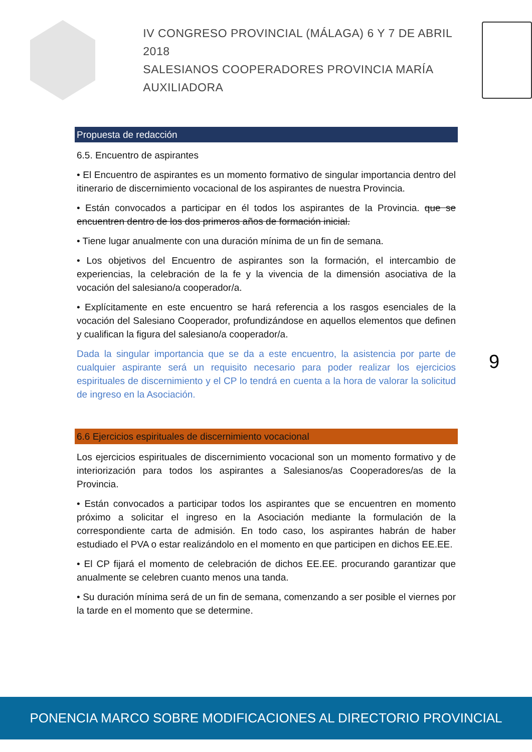IV CONGRESO PROVINCIAL (MÁLAGA) 6 Y 7 DE ABRIL 2018
SALESIANOS COOPERADORES PROVINCIA MARÍA AUXILIADORA
Propuesta de redacción
6.5. Encuentro de aspirantes
• El Encuentro de aspirantes es un momento formativo de singular importancia dentro del itinerario de discernimiento vocacional de los aspirantes de nuestra Provincia.
• Están convocados a participar en él todos los aspirantes de la Provincia. que se encuentren dentro de los dos primeros años de formación inicial.
• Tiene lugar anualmente con una duración mínima de un fin de semana.
• Los objetivos del Encuentro de aspirantes son la formación, el intercambio de experiencias, la celebración de la fe y la vivencia de la dimensión asociativa de la vocación del salesiano/a cooperador/a.
• Explícitamente en este encuentro se hará referencia a los rasgos esenciales de la vocación del Salesiano Cooperador, profundizándose en aquellos elementos que definen y cualifican la figura del salesiano/a cooperador/a.
Dada la singular importancia que se da a este encuentro, la asistencia por parte de cualquier aspirante será un requisito necesario para poder realizar los ejercicios espirituales de discernimiento y el CP lo tendrá en cuenta a la hora de valorar la solicitud de ingreso en la Asociación.
6.6 Ejercicios espirituales de discernimiento vocacional
Los ejercicios espirituales de discernimiento vocacional son un momento formativo y de interiorización para todos los aspirantes a Salesianos/as Cooperadores/as de la Provincia.
• Están convocados a participar todos los aspirantes que se encuentren en momento próximo a solicitar el ingreso en la Asociación mediante la formulación de la correspondiente carta de admisión. En todo caso, los aspirantes habrán de haber estudiado el PVA o estar realizándolo en el momento en que participen en dichos EE.EE.
• El CP fijará el momento de celebración de dichos EE.EE. procurando garantizar que anualmente se celebren cuanto menos una tanda.
• Su duración mínima será de un fin de semana, comenzando a ser posible el viernes por la tarde en el momento que se determine.
9
PONENCIA MARCO SOBRE MODIFICACIONES AL DIRECTORIO PROVINCIAL